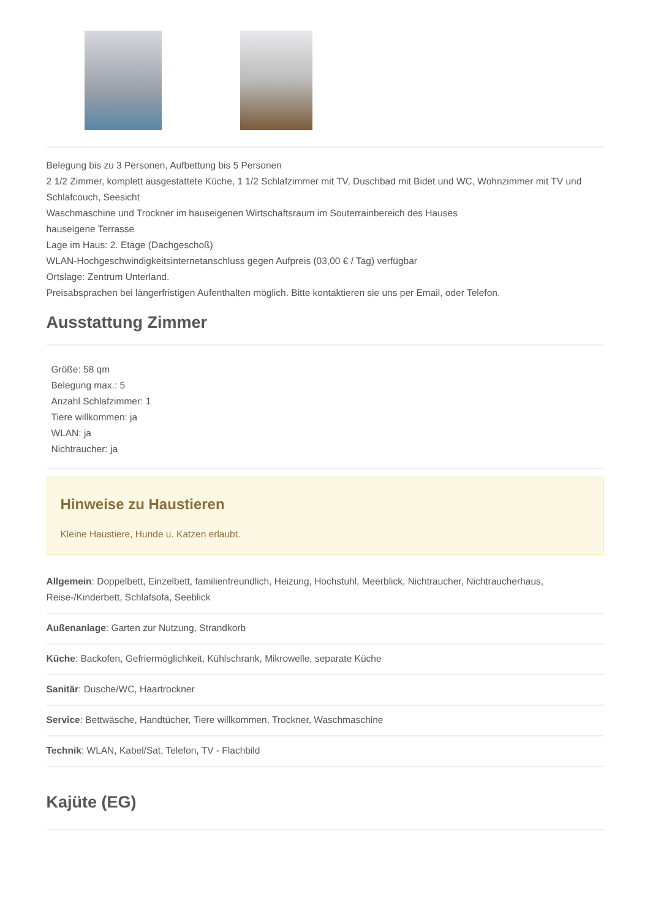Belegung bis zu 3 Personen, Aufbettung bis 5 Personen
2 1/2 Zimmer, komplett ausgestattete Küche, 1 1/2 Schlafzimmer mit TV, Duschbad mit Bidet und WC, Wohnzimmer mit TV und Schlafcouch, Seesicht
Waschmaschine und Trockner im hauseigenen Wirtschaftsraum im Souterrainbereich des Hauses
hauseigene Terrasse
Lage im Haus: 2. Etage (Dachgeschoß)
WLAN-Hochgeschwindigkeitsinternetanschluss gegen Aufpreis (03,00 € / Tag) verfügbar
Ortslage: Zentrum Unterland.
Preisabsprachen bei längerfristigen Aufenthalten möglich. Bitte kontaktieren sie uns per Email, oder Telefon.
Ausstattung Zimmer
Größe: 58 qm
Belegung max.: 5
Anzahl Schlafzimmer: 1
Tiere willkommen: ja
WLAN: ja
Nichtraucher: ja
Hinweise zu Haustieren
Kleine Haustiere, Hunde u. Katzen erlaubt.
Allgemein: Doppelbett, Einzelbett, familienfreundlich, Heizung, Hochstuhl, Meerblick, Nichtraucher, Nichtraucherhaus, Reise-/Kinderbett, Schlafsofa, Seeblick
Außenanlage: Garten zur Nutzung, Strandkorb
Küche: Backofen, Gefriermöglichkeit, Kühlschrank, Mikrowelle, separate Küche
Sanitär: Dusche/WC, Haartrockner
Service: Bettwäsche, Handtücher, Tiere willkommen, Trockner, Waschmaschine
Technik: WLAN, Kabel/Sat, Telefon, TV - Flachbild
Kajüte (EG)